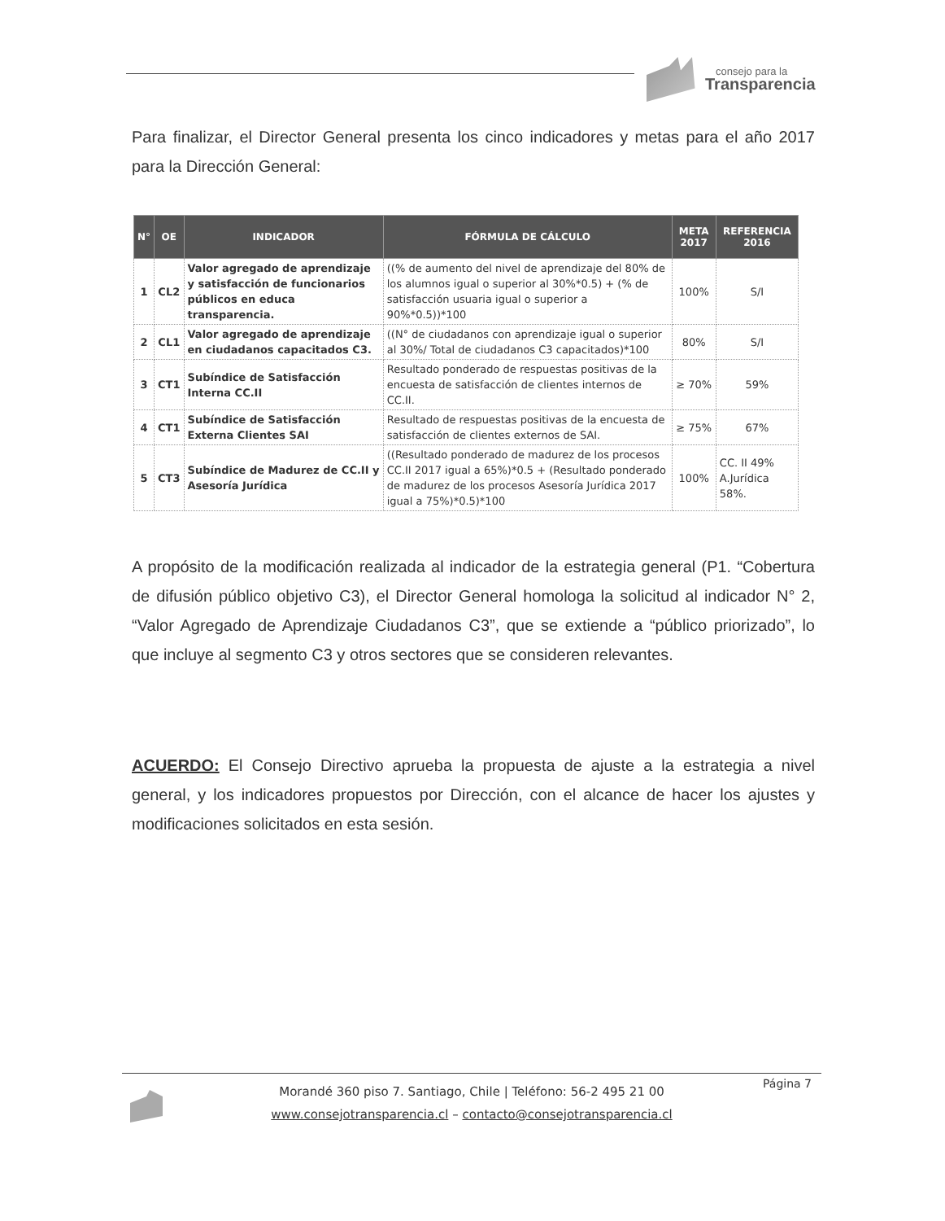consejo para la
Transparencia
Para finalizar, el Director General presenta los cinco indicadores y metas para el año 2017 para la Dirección General:
| N° | OE | INDICADOR | FÓRMULA DE CÁLCULO | META 2017 | REFERENCIA 2016 |
| --- | --- | --- | --- | --- | --- |
| 1 | CL2 | Valor agregado de aprendizaje y satisfacción de funcionarios públicos en educa transparencia. | ((% de aumento del nivel de aprendizaje del 80% de los alumnos igual o superior al 30%*0.5) + (% de satisfacción usuaria igual o superior a 90%*0.5))*100 | 100% | S/I |
| 2 | CL1 | Valor agregado de aprendizaje en ciudadanos capacitados C3. | ((N° de ciudadanos con aprendizaje igual o superior al 30%/ Total de ciudadanos C3 capacitados)*100 | 80% | S/I |
| 3 | CT1 | Subíndice de Satisfacción Interna CC.II | Resultado ponderado de respuestas positivas de la encuesta de satisfacción de clientes internos de CC.II. | ≥ 70% | 59% |
| 4 | CT1 | Subíndice de Satisfacción Externa Clientes SAI | Resultado de respuestas positivas de la encuesta de satisfacción de clientes externos de SAI. | ≥ 75% | 67% |
| 5 | CT3 | Subíndice de Madurez de CC.II y Asesoría Jurídica | ((Resultado ponderado de madurez de los procesos CC.II 2017 igual a 65%)*0.5 + (Resultado ponderado de madurez de los procesos Asesoría Jurídica 2017 igual a 75%)*0.5)*100 | 100% | CC. II 49% A.Jurídica 58%. |
A propósito de la modificación realizada al indicador de la estrategia general (P1. “Cobertura de difusión público objetivo C3), el Director General homologa la solicitud al indicador N° 2, “Valor Agregado de Aprendizaje Ciudadanos C3”, que se extiende a “público priorizado”, lo que incluye al segmento C3 y otros sectores que se consideren relevantes.
ACUERDO: El Consejo Directivo aprueba la propuesta de ajuste a la estrategia a nivel general, y los indicadores propuestos por Dirección, con el alcance de hacer los ajustes y modificaciones solicitados en esta sesión.
Página 7
Morandé 360 piso 7. Santiago, Chile | Teléfono: 56-2 495 21 00
www.consejotransparencia.cl – contacto@consejotransparencia.cl